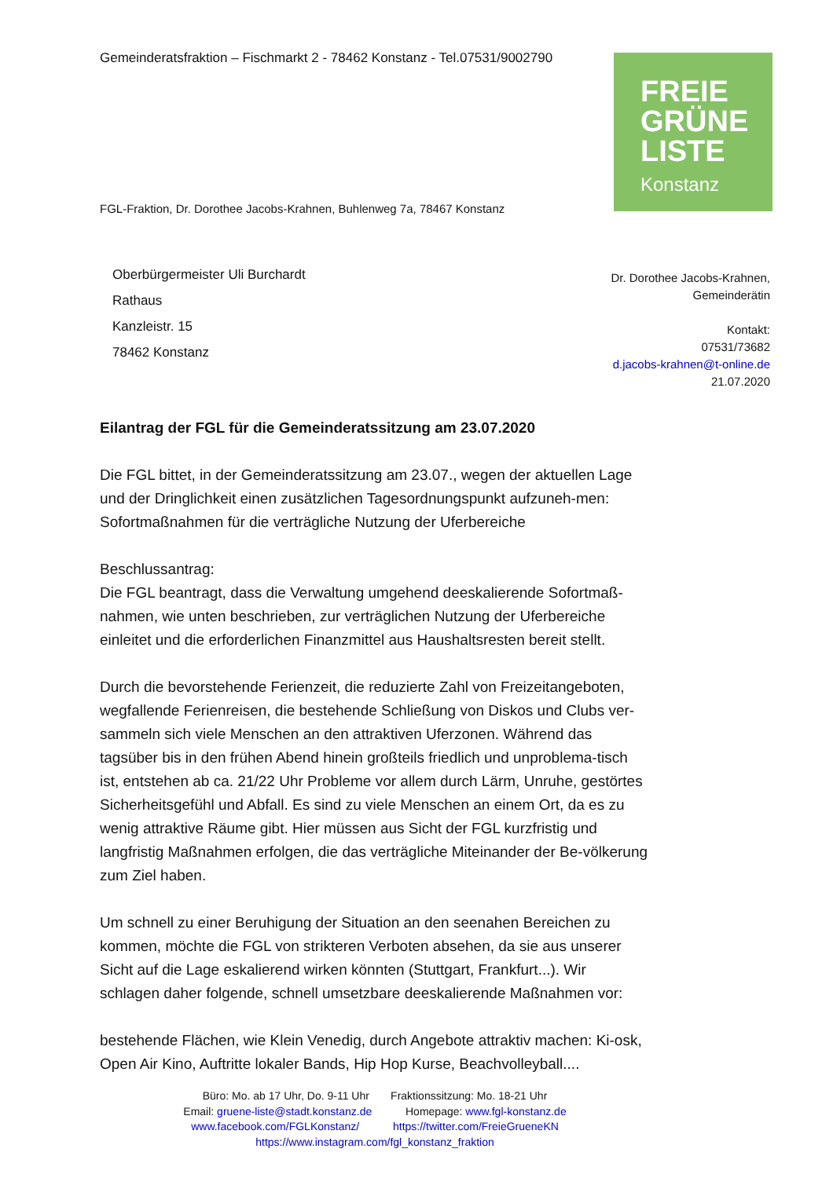Gemeinderatsfraktion – Fischmarkt 2 - 78462 Konstanz - Tel.07531/9002790
FREIE
GRÜNE
LISTE
Konstanz
FGL-Fraktion, Dr. Dorothee Jacobs-Krahnen, Buhlenweg 7a, 78467 Konstanz
Oberbürgermeister Uli Burchardt
Rathaus
Kanzleistr. 15
78462 Konstanz
Dr. Dorothee Jacobs-Krahnen,
Gemeinderätin
Kontakt:
07531/73682
d.jacobs-krahnen@t-online.de
21.07.2020
Eilantrag der FGL für die Gemeinderatssitzung am 23.07.2020
Die FGL bittet, in der Gemeinderatssitzung am 23.07., wegen der aktuellen Lage und der Dringlichkeit einen zusätzlichen Tagesordnungspunkt aufzuneh-men: Sofortmaßnahmen für die verträgliche Nutzung der Uferbereiche
Beschlussantrag:
Die FGL beantragt, dass die Verwaltung umgehend deeskalierende Sofortmaß-nahmen, wie unten beschrieben, zur verträglichen Nutzung der Uferbereiche einleitet und die erforderlichen Finanzmittel aus Haushaltsresten bereit stellt.
Durch die bevorstehende Ferienzeit, die reduzierte Zahl von Freizeitangeboten, wegfallende Ferienreisen, die bestehende Schließung von Diskos und Clubs ver-sammeln sich viele Menschen an den attraktiven Uferzonen. Während das tagsüber bis in den frühen Abend hinein großteils friedlich und unproblema-tisch ist, entstehen ab ca. 21/22 Uhr Probleme vor allem durch Lärm, Unruhe, gestörtes Sicherheitsgefühl und Abfall. Es sind zu viele Menschen an einem Ort, da es zu wenig attraktive Räume gibt. Hier müssen aus Sicht der FGL kurzfristig und langfristig Maßnahmen erfolgen, die das verträgliche Miteinander der Be-völkerung zum Ziel haben.
Um schnell zu einer Beruhigung der Situation an den seenahen Bereichen zu kommen, möchte die FGL von strikteren Verboten absehen, da sie aus unserer Sicht auf die Lage eskalierend wirken könnten (Stuttgart, Frankfurt...). Wir schlagen daher folgende, schnell umsetzbare deeskalierende Maßnahmen vor:
bestehende Flächen, wie Klein Venedig, durch Angebote attraktiv machen: Ki-osk, Open Air Kino, Auftritte lokaler Bands, Hip Hop Kurse, Beachvolleyball....
Büro: Mo. ab 17 Uhr, Do. 9-11 Uhr Fraktionssitzung: Mo. 18-21 Uhr
Email: gruene-liste@stadt.konstanz.de Homepage: www.fgl-konstanz.de
www.facebook.com/FGLKonstanz/ https://twitter.com/FreieGrueneKN
https://www.instagram.com/fgl_konstanz_fraktion